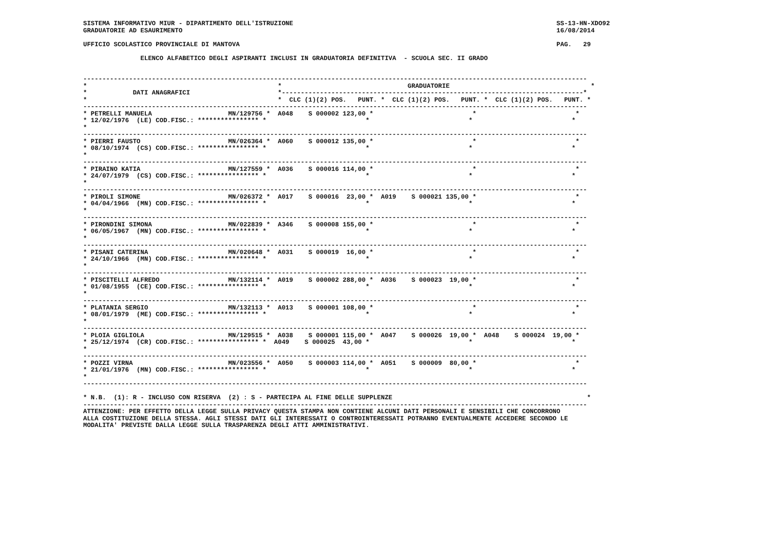SISTEMA INFORMATIVO MIUR - DIPARTIMENTO DELL'ISTRUZIONE                                                                     SS-13-HN-XDO92
GRADUATORIE AD ESAURIMENTO                                                                                                  16/08/2014

UFFICIO SCOLASTICO PROVINCIALE DI MANTOVA                                                                                   PAG.   29

               ELENCO ALFABETICO DEGLI ASPIRANTI INCLUSI IN GRADUATORIA DEFINITIVA  - SCUOLA SEC. II GRADO


------------------------------------------------------------------------------------------------------------------------------------
*                                                  *                                 GRADUATORIE                                     *
*            DATI ANAGRAFICI                       *-------------------------------------------------------------------------------*
*                                                  *  CLC (1)(2) POS.   PUNT. *  CLC (1)(2) POS.   PUNT. *  CLC (1)(2) POS.   PUNT. *
------------------------------------------------------------------------------------------------------------------------------------
* PETRELLI MANUELA                    MN/129756 *  A048    S 000002 123,00 *                          *                          *
* 12/02/1976  (LE) COD.FISC.: **************** *                          *                          *                          *
*
------------------------------------------------------------------------------------------------------------------------------------
* PIERRI FAUSTO                       MN/026364 *  A060    S 000012 135,00 *                          *                          *
* 08/10/1974  (CS) COD.FISC.: **************** *                          *                          *                          *
*
------------------------------------------------------------------------------------------------------------------------------------
* PIRAINO KATIA                       MN/127559 *  A036    S 000016 114,00 *                          *                          *
* 24/07/1979  (CS) COD.FISC.: **************** *                          *                          *                          *
*
------------------------------------------------------------------------------------------------------------------------------------
* PIROLI SIMONE                       MN/026372 *  A017    S 000016  23,00 *  A019    S 000021 135,00 *                          *
* 04/04/1966  (MN) COD.FISC.: **************** *                          *                          *                          *
*
------------------------------------------------------------------------------------------------------------------------------------
* PIRONDINI SIMONA                    MN/022839 *  A346    S 000008 155,00 *                          *                          *
* 06/05/1967  (MN) COD.FISC.: **************** *                          *                          *                          *
*
------------------------------------------------------------------------------------------------------------------------------------
* PISANI CATERINA                     MN/020648 *  A031    S 000019  16,00 *                          *                          *
* 24/10/1966  (MN) COD.FISC.: **************** *                          *                          *                          *
*
------------------------------------------------------------------------------------------------------------------------------------
* PISCITELLI ALFREDO                  MN/132114 *  A019    S 000002 288,00 *  A036    S 000023  19,00 *                          *
* 01/08/1955  (CE) COD.FISC.: **************** *                          *                          *                          *
*
------------------------------------------------------------------------------------------------------------------------------------
* PLATANIA SERGIO                     MN/132113 *  A013    S 000001 108,00 *                          *                          *
* 08/01/1979  (ME) COD.FISC.: **************** *                          *                          *                          *
*
------------------------------------------------------------------------------------------------------------------------------------
* PLOIA GIGLIOLA                      MN/129515 *  A038    S 000001 115,00 *  A047    S 000026  19,00 *  A048    S 000024  19,00 *
* 25/12/1974  (CR) COD.FISC.: **************** *  A049    S 000025  43,00 *                          *                          *
*
------------------------------------------------------------------------------------------------------------------------------------
* POZZI VIRNA                         MN/023556 *  A050    S 000003 114,00 *  A051    S 000009  80,00 *                          *
* 21/01/1976  (MN) COD.FISC.: **************** *                          *                          *                          *
*
------------------------------------------------------------------------------------------------------------------------------------

* N.B.  (1): R - INCLUSO CON RISERVA  (2) : S - PARTECIPA AL FINE DELLE SUPPLENZE                                                   *
------------------------------------------------------------------------------------------------------------------------------------
ATTENZIONE: PER EFFETTO DELLA LEGGE SULLA PRIVACY QUESTA STAMPA NON CONTIENE ALCUNI DATI PERSONALI E SENSIBILI CHE CONCORRONO
ALLA COSTITUZIONE DELLA STESSA. AGLI STESSI DATI GLI INTERESSATI O CONTROINTERESSATI POTRANNO EVENTUALMENTE ACCEDERE SECONDO LE
MODALITA' PREVISTE DALLA LEGGE SULLA TRASPARENZA DEGLI ATTI AMMINISTRATIVI.